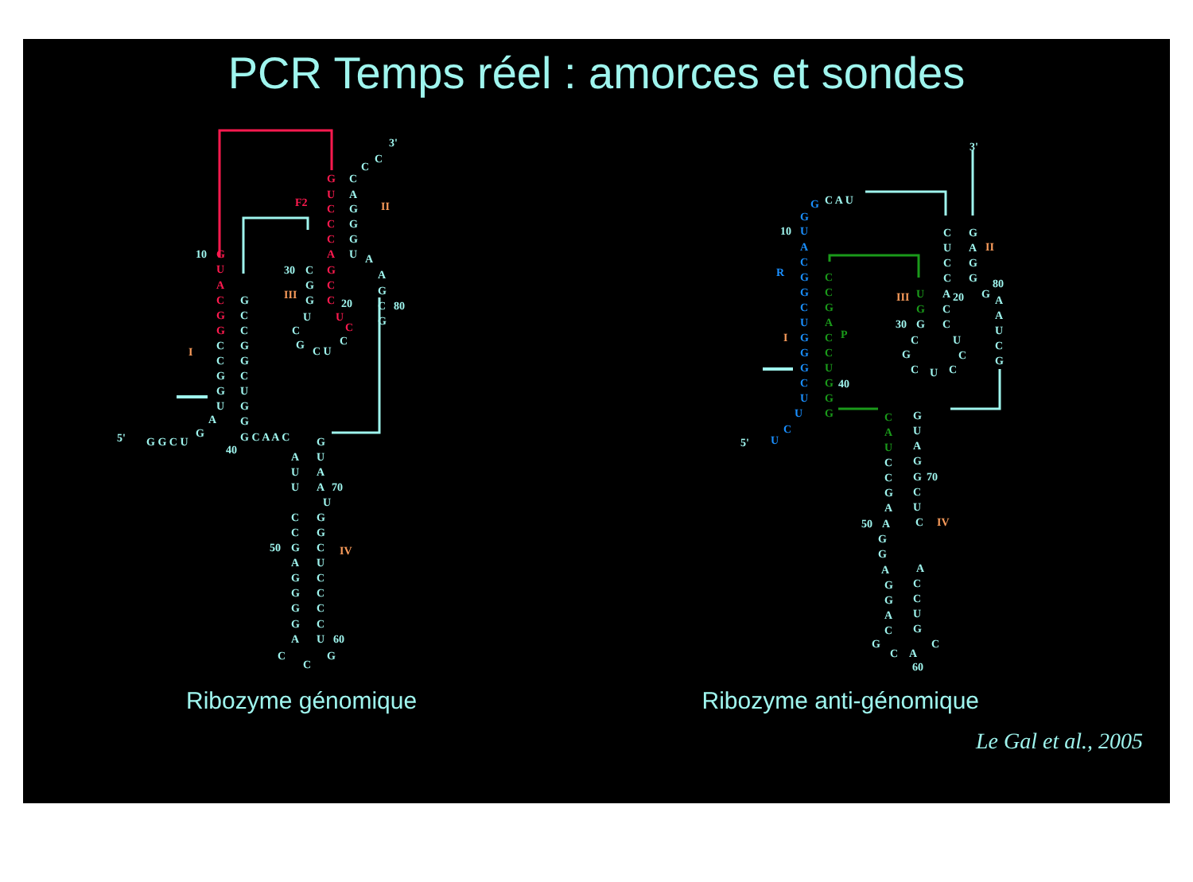PCR Temps réel : amorces et sondes
3'
C
C
G
C
U
A
F2
C
G
II
C
G
C
G
10
G
A
U
A
U
30
C
G
A
A
G
C
G
III
C
G
G
C
20
C
80
G
C
U
U
G
G
C
C
C
C
G
G
C U
C
I
C
G
G
C
G
U
U
G
A
G
5'
G G C U
G
G C A A C
G
40
A
U
U
A
U
A
70
U
C
G
C
G
50
G
C
IV
A
U
G
C
G
C
G
C
G
C
A
U
60
C
C
G
3'
G
C A U
G
10
U
C
G
A
U
A
II
C
C
G
R
G
C
C
G
80
G
C
III
U
A
20
G
A
C
G
G
C
A
U
A
30
G
C
U
I
G
C
P
C
U
C
G
C
G
C
G
G
U
C
U
C
C
G
40
U
G
U
G
C
G
C
A
U
5'
U
U
A
C
G
C
G
70
G
C
A
U
50
A
C
IV
G
G
A
A
G
C
G
C
A
U
C
G
G
C
A
C
60
Ribozyme génomique Ribozyme anti-génomique
Le Gal et al., 2005